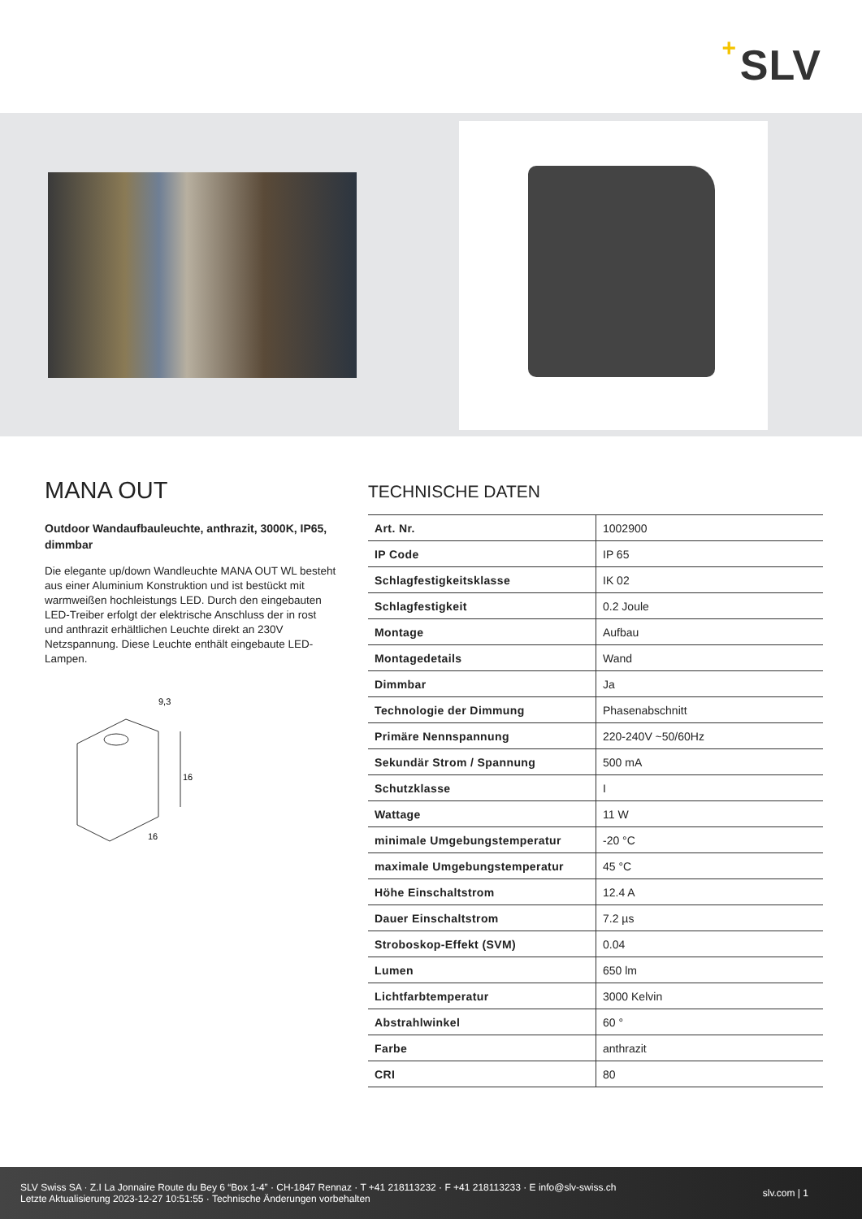+ SLV
MANA OUT
Outdoor Wandaufbauleuchte, anthrazit, 3000K, IP65, dimmbar
Die elegante up/down Wandleuchte MANA OUT WL besteht aus einer Aluminium Konstruktion und ist bestückt mit warmweißen hochleistungs LED. Durch den eingebauten LED-Treiber erfolgt der elektrische Anschluss der in rost und anthrazit erhältlichen Leuchte direkt an 230V Netzspannung. Diese Leuchte enthält eingebaute LED-Lampen.
9,3
16
16
TECHNISCHE DATEN
| Art. Nr. | 1002900 |
| IP Code | IP 65 |
| Schlagfestigkeitsklasse | IK 02 |
| Schlagfestigkeit | 0.2 Joule |
| Montage | Aufbau |
| Montagedetails | Wand |
| Dimmbar | Ja |
| Technologie der Dimmung | Phasenabschnitt |
| Primäre Nennspannung | 220-240V ~50/60Hz |
| Sekundär Strom / Spannung | 500 mA |
| Schutzklasse | I |
| Wattage | 11 W |
| minimale Umgebungstemperatur | -20 °C |
| maximale Umgebungstemperatur | 45 °C |
| Höhe Einschaltstrom | 12.4 A |
| Dauer Einschaltstrom | 7.2 µs |
| Stroboskop-Effekt (SVM) | 0.04 |
| Lumen | 650 lm |
| Lichtfarbtemperatur | 3000 Kelvin |
| Abstrahlwinkel | 60 ° |
| Farbe | anthrazit |
| CRI | 80 |
SLV Swiss SA · Z.I La Jonnaire Route du Bey 6 “Box 1-4” · CH-1847 Rennaz · T +41 218113232 · F +41 218113233 · E info@slv-swiss.ch
Letzte Aktualisierung 2023-12-27 10:51:55 · Technische Änderungen vorbehalten
slv.com | 1